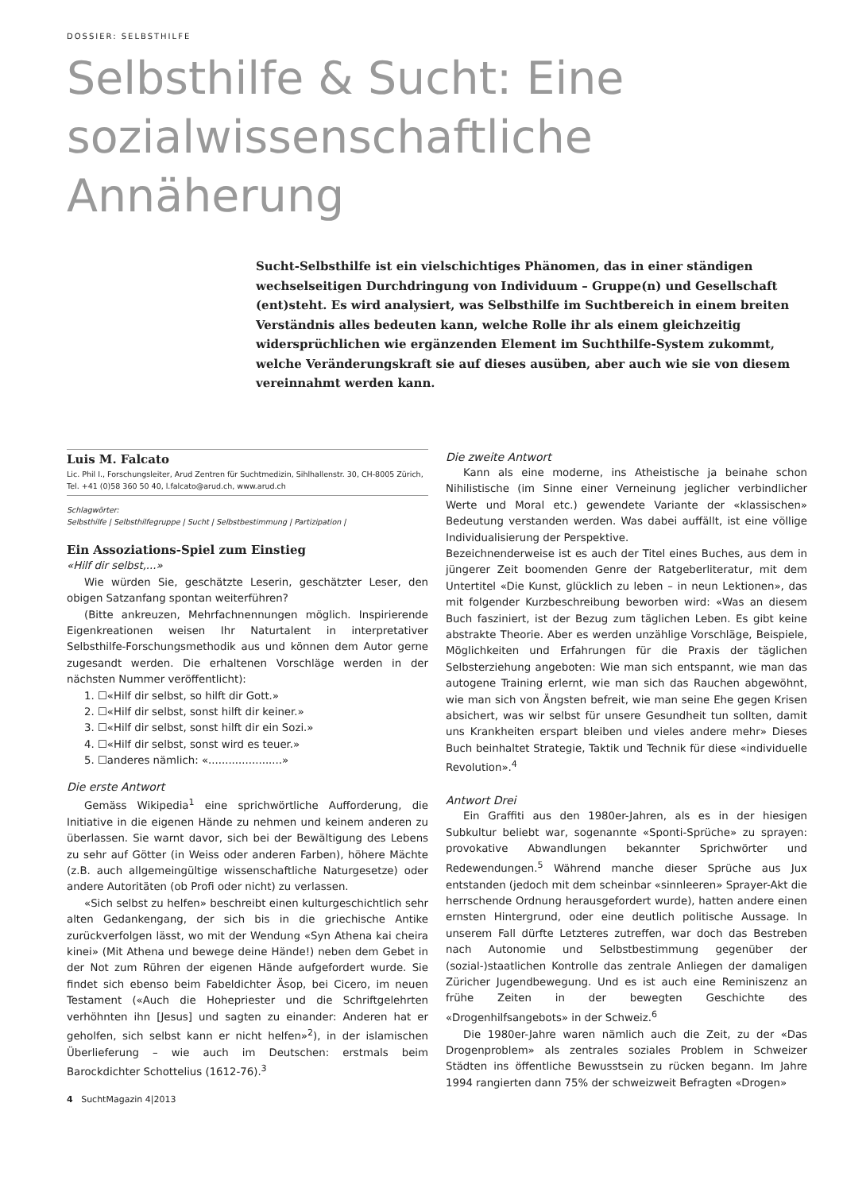DOSSIER: SELBSTHILFE
Selbsthilfe & Sucht: Eine sozialwissenschaftliche Annäherung
Sucht-Selbsthilfe ist ein vielschichtiges Phänomen, das in einer ständigen wechselseitigen Durchdringung von Individuum – Gruppe(n) und Gesellschaft (ent)steht. Es wird analysiert, was Selbsthilfe im Suchtbereich in einem breiten Verständnis alles bedeuten kann, welche Rolle ihr als einem gleichzeitig widersprüchlichen wie ergänzenden Element im Suchthilfe-System zukommt, welche Veränderungskraft sie auf dieses ausüben, aber auch wie sie von diesem vereinnahmt werden kann.
Luis M. Falcato
Lic. Phil I., Forschungsleiter, Arud Zentren für Suchtmedizin, Sihlhallenstr. 30, CH-8005 Zürich, Tel. +41 (0)58 360 50 40, l.falcato@arud.ch, www.arud.ch
Schlagwörter:
Selbsthilfe | Selbsthilfegruppe | Sucht | Selbstbestimmung | Partizipation |
Ein Assoziations-Spiel zum Einstieg
«Hilf dir selbst,...»
Wie würden Sie, geschätzte Leserin, geschätzter Leser, den obigen Satzanfang spontan weiterführen?
(Bitte ankreuzen, Mehrfachnennungen möglich. Inspirierende Eigenkreationen weisen Ihr Naturtalent in interpretativer Selbsthilfe-Forschungsmethodik aus und können dem Autor gerne zugesandt werden. Die erhaltenen Vorschläge werden in der nächsten Nummer veröffentlicht):
1. ☐«Hilf dir selbst, so hilft dir Gott.»
2. ☐«Hilf dir selbst, sonst hilft dir keiner.»
3. ☐«Hilf dir selbst, sonst hilft dir ein Sozi.»
4. ☐«Hilf dir selbst, sonst wird es teuer.»
5. ☐anderes nämlich: «......................»
Die erste Antwort
Gemäss Wikipedia<sup>1</sup> eine sprichwörtliche Aufforderung, die Initiative in die eigenen Hände zu nehmen und keinem anderen zu überlassen. Sie warnt davor, sich bei der Bewältigung des Lebens zu sehr auf Götter (in Weiss oder anderen Farben), höhere Mächte (z.B. auch allgemeingültige wissenschaftliche Naturgesetze) oder andere Autoritäten (ob Profi oder nicht) zu verlassen.
«Sich selbst zu helfen» beschreibt einen kulturgeschichtlich sehr alten Gedankengang, der sich bis in die griechische Antike zurückverfolgen lässt, wo mit der Wendung «Syn Athena kai cheira kinei» (Mit Athena und bewege deine Hände!) neben dem Gebet in der Not zum Rühren der eigenen Hände aufgefordert wurde. Sie findet sich ebenso beim Fabeldichter Äsop, bei Cicero, im neuen Testament («Auch die Hohepriester und die Schriftgelehrten verhöhnten ihn [Jesus] und sagten zu einander: Anderen hat er geholfen, sich selbst kann er nicht helfen»<sup>2</sup>), in der islamischen Überlieferung – wie auch im Deutschen: erstmals beim Barockdichter Schottelius (1612-76).<sup>3</sup>
4 SuchtMagazin 4|2013
Die zweite Antwort
Kann als eine moderne, ins Atheistische ja beinahe schon Nihilistische (im Sinne einer Verneinung jeglicher verbindlicher Werte und Moral etc.) gewendete Variante der «klassischen» Bedeutung verstanden werden. Was dabei auffällt, ist eine völlige Individualisierung der Perspektive.
Bezeichnenderweise ist es auch der Titel eines Buches, aus dem in jüngerer Zeit boomenden Genre der Ratgeberliteratur, mit dem Untertitel «Die Kunst, glücklich zu leben – in neun Lektionen», das mit folgender Kurzbeschreibung beworben wird: «Was an diesem Buch fasziniert, ist der Bezug zum täglichen Leben. Es gibt keine abstrakte Theorie. Aber es werden unzählige Vorschläge, Beispiele, Möglichkeiten und Erfahrungen für die Praxis der täglichen Selbsterziehung angeboten: Wie man sich entspannt, wie man das autogene Training erlernt, wie man sich das Rauchen abgewöhnt, wie man sich von Ängsten befreit, wie man seine Ehe gegen Krisen absichert, was wir selbst für unsere Gesundheit tun sollten, damit uns Krankheiten erspart bleiben und vieles andere mehr» Dieses Buch beinhaltet Strategie, Taktik und Technik für diese «individuelle Revolution».<sup>4</sup>
Antwort Drei
Ein Graffiti aus den 1980er-Jahren, als es in der hiesigen Subkultur beliebt war, sogenannte «Sponti-Sprüche» zu sprayen: provokative Abwandlungen bekannter Sprichwörter und Redewendungen.<sup>5</sup> Während manche dieser Sprüche aus Jux entstanden (jedoch mit dem scheinbar «sinnleeren» Sprayer-Akt die herrschende Ordnung herausgefordert wurde), hatten andere einen ernsten Hintergrund, oder eine deutlich politische Aussage. In unserem Fall dürfte Letzteres zutreffen, war doch das Bestreben nach Autonomie und Selbstbestimmung gegenüber der (sozial-)staatlichen Kontrolle das zentrale Anliegen der damaligen Züricher Jugendbewegung. Und es ist auch eine Reminiszenz an frühe Zeiten in der bewegten Geschichte des «Drogenhilfsangebots» in der Schweiz.<sup>6</sup>
Die 1980er-Jahre waren nämlich auch die Zeit, zu der «Das Drogenproblem» als zentrales soziales Problem in Schweizer Städten ins öffentliche Bewusstsein zu rücken begann. Im Jahre 1994 rangierten dann 75% der schweizweit Befragten «Drogen»